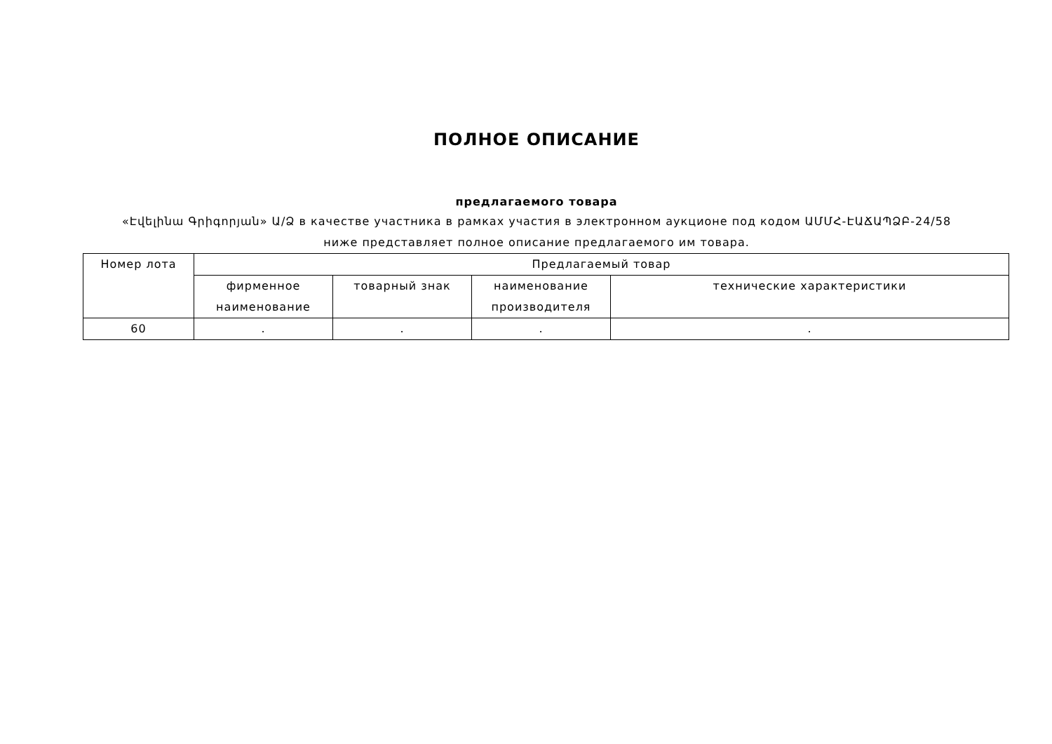ПОЛНОЕ ОПИСАНИЕ
предлагаемого товара
«Էվելինա Գրիգորյան» Ա/Ձ в качестве участника в рамках участия в электронном аукционе под кодом ԱՄՄՀ-ԷԱՃԱՊՁԲ-24/58
ниже представляет полное описание предлагаемого им товара.
| Номер лота | Предлагаемый товар | | | |
| --- | --- | --- | --- | --- |
| | фирменное наименование | товарный знак | наименование производителя | технические характеристики |
| 60 | . | . | . | . |